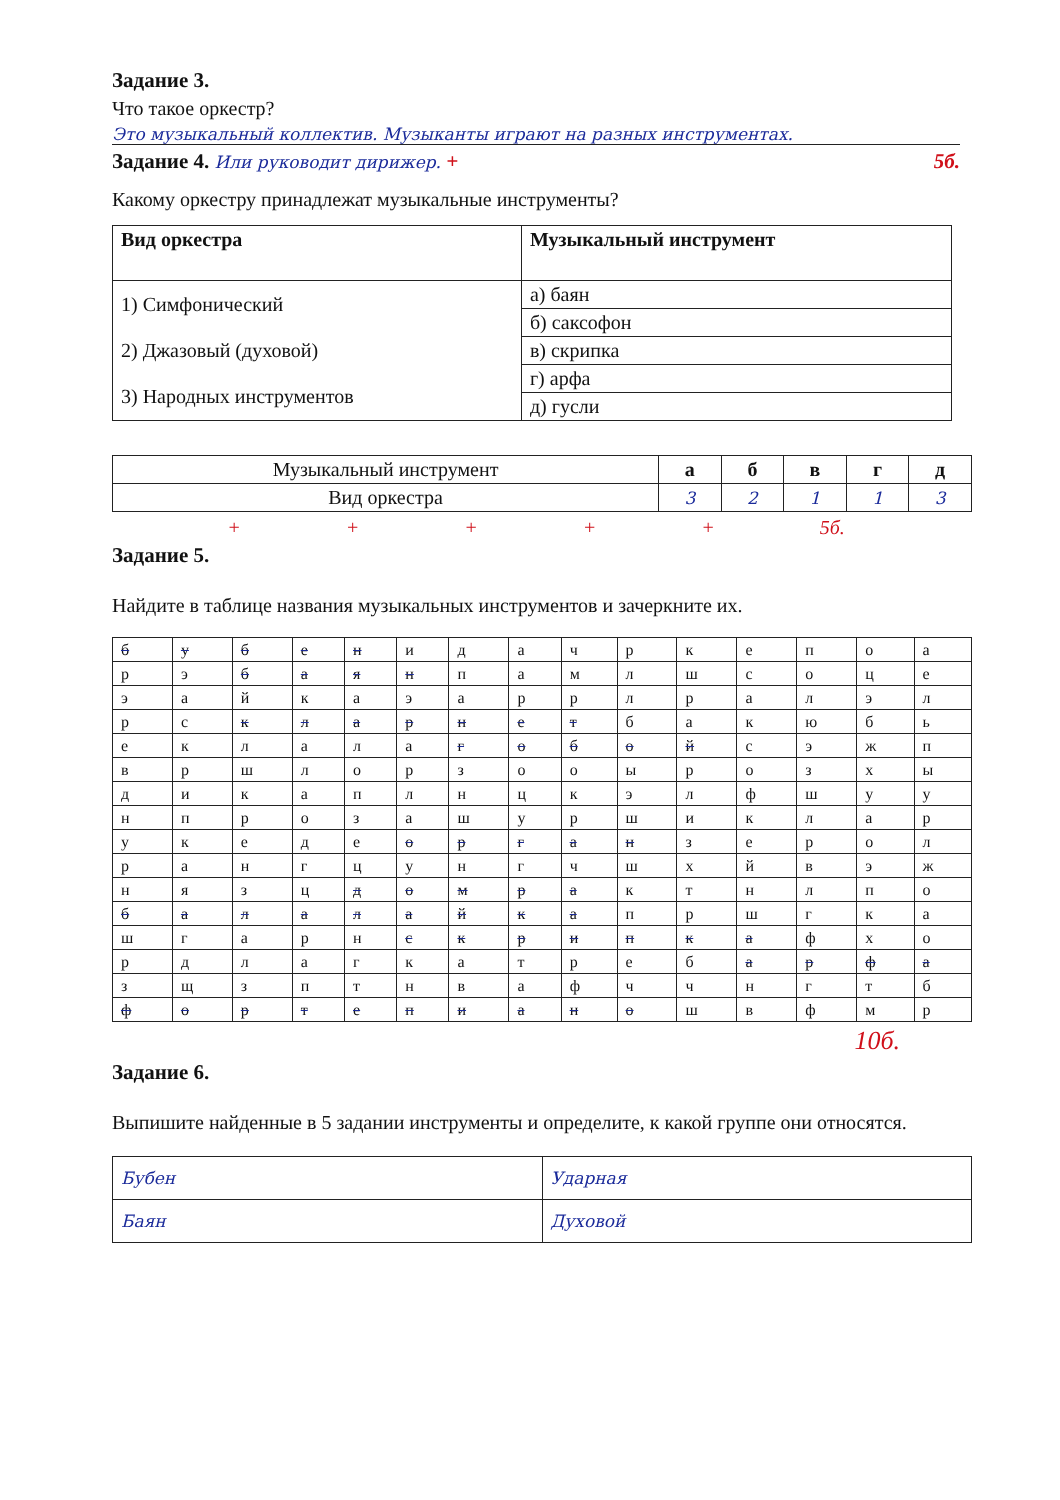Задание 3.
Что такое оркестр?
Это музыкальный коллектив. Музыканты играют на разных инструментах.
Задание 4. Или руководит дирижер. + 5б.
Какому оркестру принадлежат музыкальные инструменты?
| Вид оркестра | Музыкальный инструмент |
| --- | --- |
| 1) Симфонический 2) Джазовый (духовой) 3) Народных инструментов | а) баян |
| | б) саксофон |
| | в) скрипка |
| | г) арфа |
| | д) гусли |
| Музыкальный инструмент | а | б | в | г | д |
| Вид оркестра | 3 | 2 | 1 | 1 | 3 |
+ + + + + 5б.
Задание 5.
Найдите в таблице названия музыкальных инструментов и зачеркните их.
| б | у | б | е | н | и | д | а | ч | р | к | е | п | о | а |
| р | э | б | а | я | н | п | а | м | л | ш | с | о | ц | е |
| э | а | й | к | а | э | а | р | р | л | р | а | л | э | л |
| р | с | к | л | а | р | н | е | т | б | а | к | ю | б | ь |
| е | к | л | а | л | а | г | о | б | о | й | с | э | ж | п |
| в | р | ш | л | о | р | з | о | о | ы | р | о | з | х | ы |
| д | и | к | а | п | л | н | ц | к | э | л | ф | ш | у | у |
| н | п | р | о | з | а | ш | у | р | ш | и | к | л | а | р |
| у | к | е | д | е | о | р | г | а | н | з | е | р | о | л |
| р | а | н | г | ц | у | н | г | ч | ш | х | й | в | э | ж |
| н | я | з | ц | д | о | м | р | а | к | т | н | л | п | о |
| б | а | л | а | л | а | й | к | а | п | р | ш | г | к | а |
| ш | г | а | р | н | с | к | р | и | п | к | а | ф | х | о |
| р | д | л | а | г | к | а | т | р | е | б | а | р | ф | а |
| з | щ | з | п | т | н | в | а | ф | ч | ч | н | г | т | б |
| ф | о | р | т | е | п | и | а | н | о | ш | в | ф | м | р |
10б.
Задание 6.
Выпишите найденные в 5 задании инструменты и определите, к какой группе они относятся.
| Бубен | Ударная |
| Баян | Духовой |